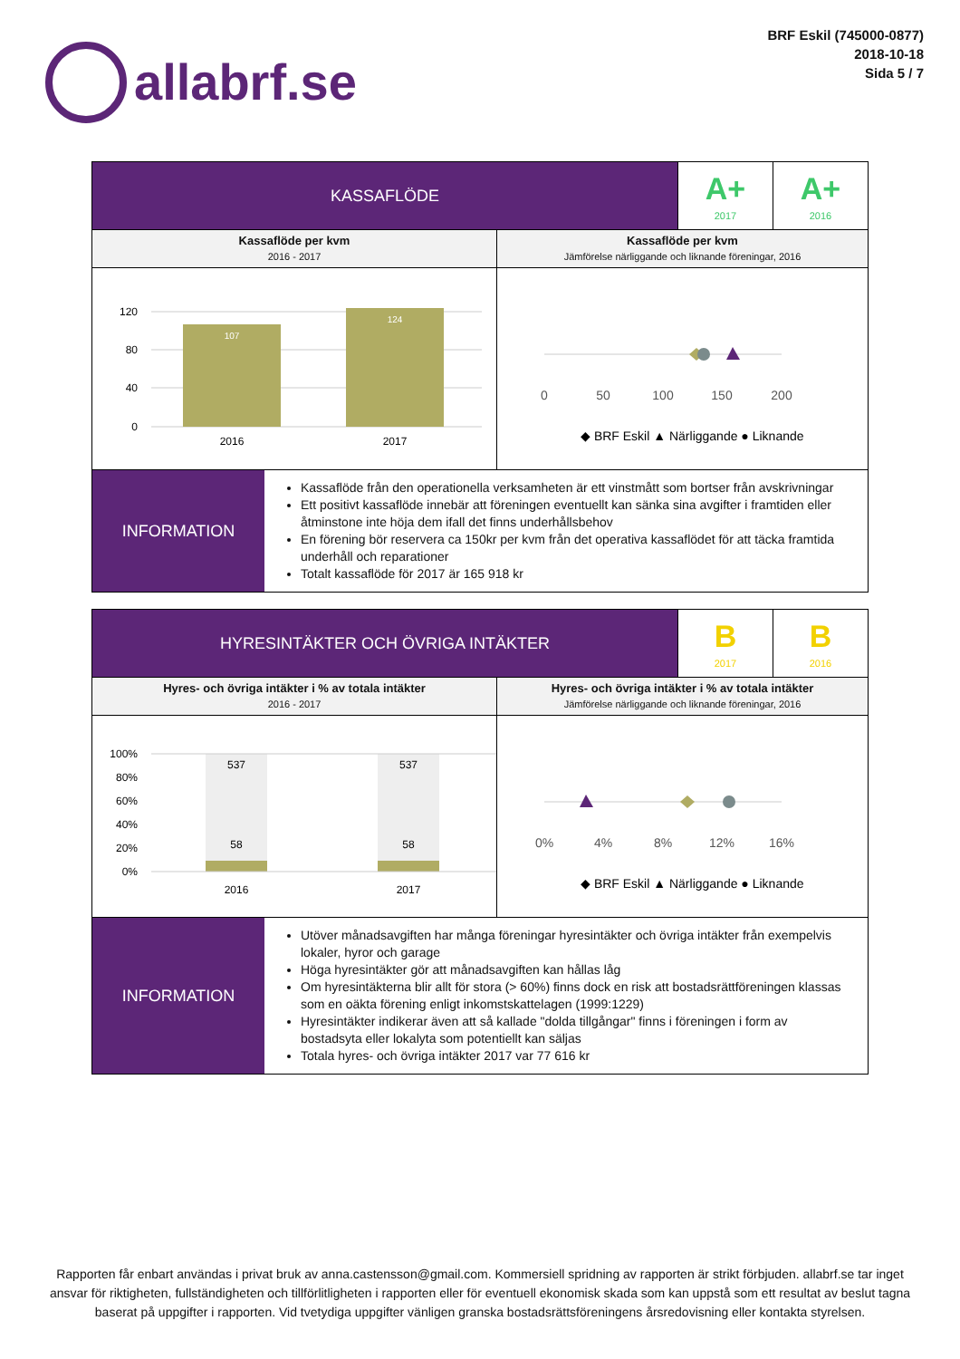allabrf.se
BRF Eskil (745000-0877)
2018-10-18
Sida 5 / 7
KASSAFLÖDE
A+
2017
A+
2016
Kassaflöde per kvm
2016 - 2017
120
80
40
0
107
124
2016
2017
Kassaflöde per kvm
Jämförelse närliggande och liknande föreningar, 2016
0
50
100
150
200
◆ BRF Eskil ▲ Närliggande ● Liknande
INFORMATION
Kassaflöde från den operationella verksamheten är ett vinstmått som bortser från avskrivningar
Ett positivt kassaflöde innebär att föreningen eventuellt kan sänka sina avgifter i framtiden eller åtminstone inte höja dem ifall det finns underhållsbehov
En förening bör reservera ca 150kr per kvm från det operativa kassaflödet för att täcka framtida underhåll och reparationer
Totalt kassaflöde för 2017 är 165 918 kr
HYRESINTÄKTER OCH ÖVRIGA INTÄKTER
B
2017
B
2016
Hyres- och övriga intäkter i % av totala intäkter
2016 - 2017
100%
80%
60%
40%
20%
0%
537
537
58
58
2016
2017
Hyres- och övriga intäkter i % av totala intäkter
Jämförelse närliggande och liknande föreningar, 2016
0%
4%
8%
12%
16%
◆ BRF Eskil ▲ Närliggande ● Liknande
INFORMATION
Utöver månadsavgiften har många föreningar hyresintäkter och övriga intäkter från exempelvis lokaler, hyror och garage
Höga hyresintäkter gör att månadsavgiften kan hållas låg
Om hyresintäkterna blir allt för stora (> 60%) finns dock en risk att bostadsrättföreningen klassas som en oäkta förening enligt inkomstskattelagen (1999:1229)
Hyresintäkter indikerar även att så kallade "dolda tillgångar" finns i föreningen i form av bostadsyta eller lokalyta som potentiellt kan säljas
Totala hyres- och övriga intäkter 2017 var 77 616 kr
Rapporten får enbart användas i privat bruk av anna.castensson@gmail.com. Kommersiell spridning av rapporten är strikt förbjuden. allabrf.se tar inget ansvar för riktigheten, fullständigheten och tillförlitligheten i rapporten eller för eventuell ekonomisk skada som kan uppstå som ett resultat av beslut tagna baserat på uppgifter i rapporten. Vid tvetydiga uppgifter vänligen granska bostadsrättsföreningens årsredovisning eller kontakta styrelsen.